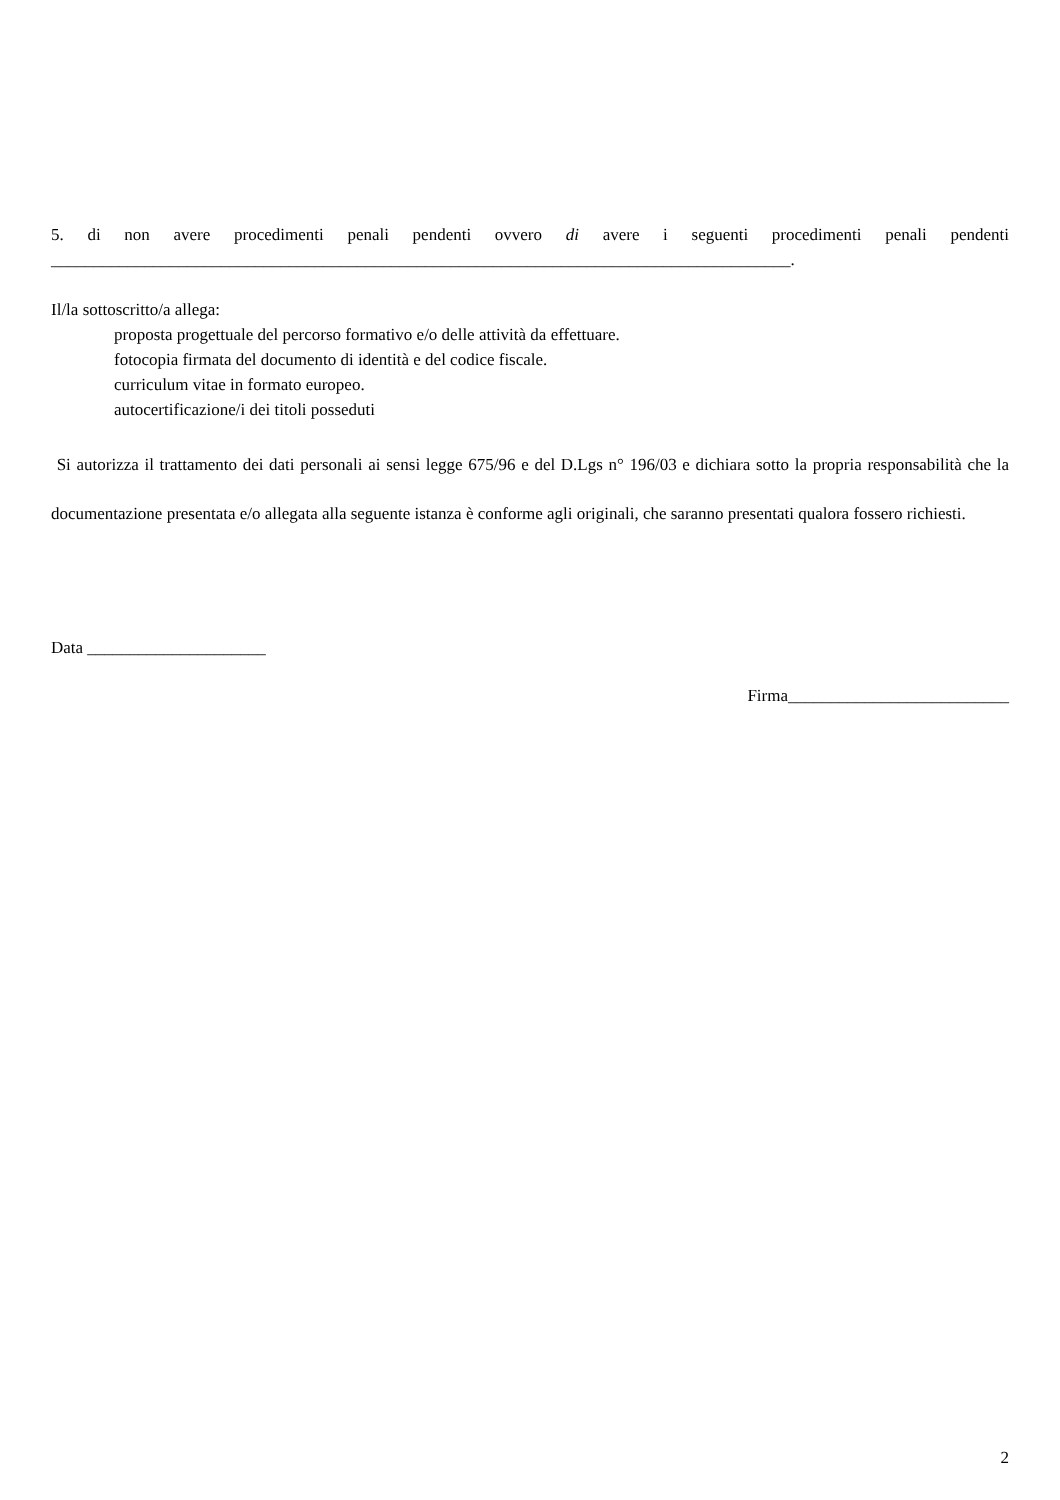5. di non avere procedimenti penali pendenti ovvero di avere i seguenti procedimenti penali pendenti
_______________________________________________________________________________________.
Il/la sottoscritto/a allega:
proposta progettuale del percorso formativo e/o delle attività da effettuare.
fotocopia firmata del documento di identità e del codice fiscale.
curriculum vitae in formato europeo.
autocertificazione/i dei titoli posseduti
Si autorizza il trattamento dei dati personali ai sensi legge 675/96 e del D.Lgs n° 196/03 e dichiara sotto la propria responsabilità che la documentazione presentata e/o allegata alla seguente istanza è conforme agli originali, che saranno presentati qualora fossero richiesti.
Data _____________________
Firma__________________________
2